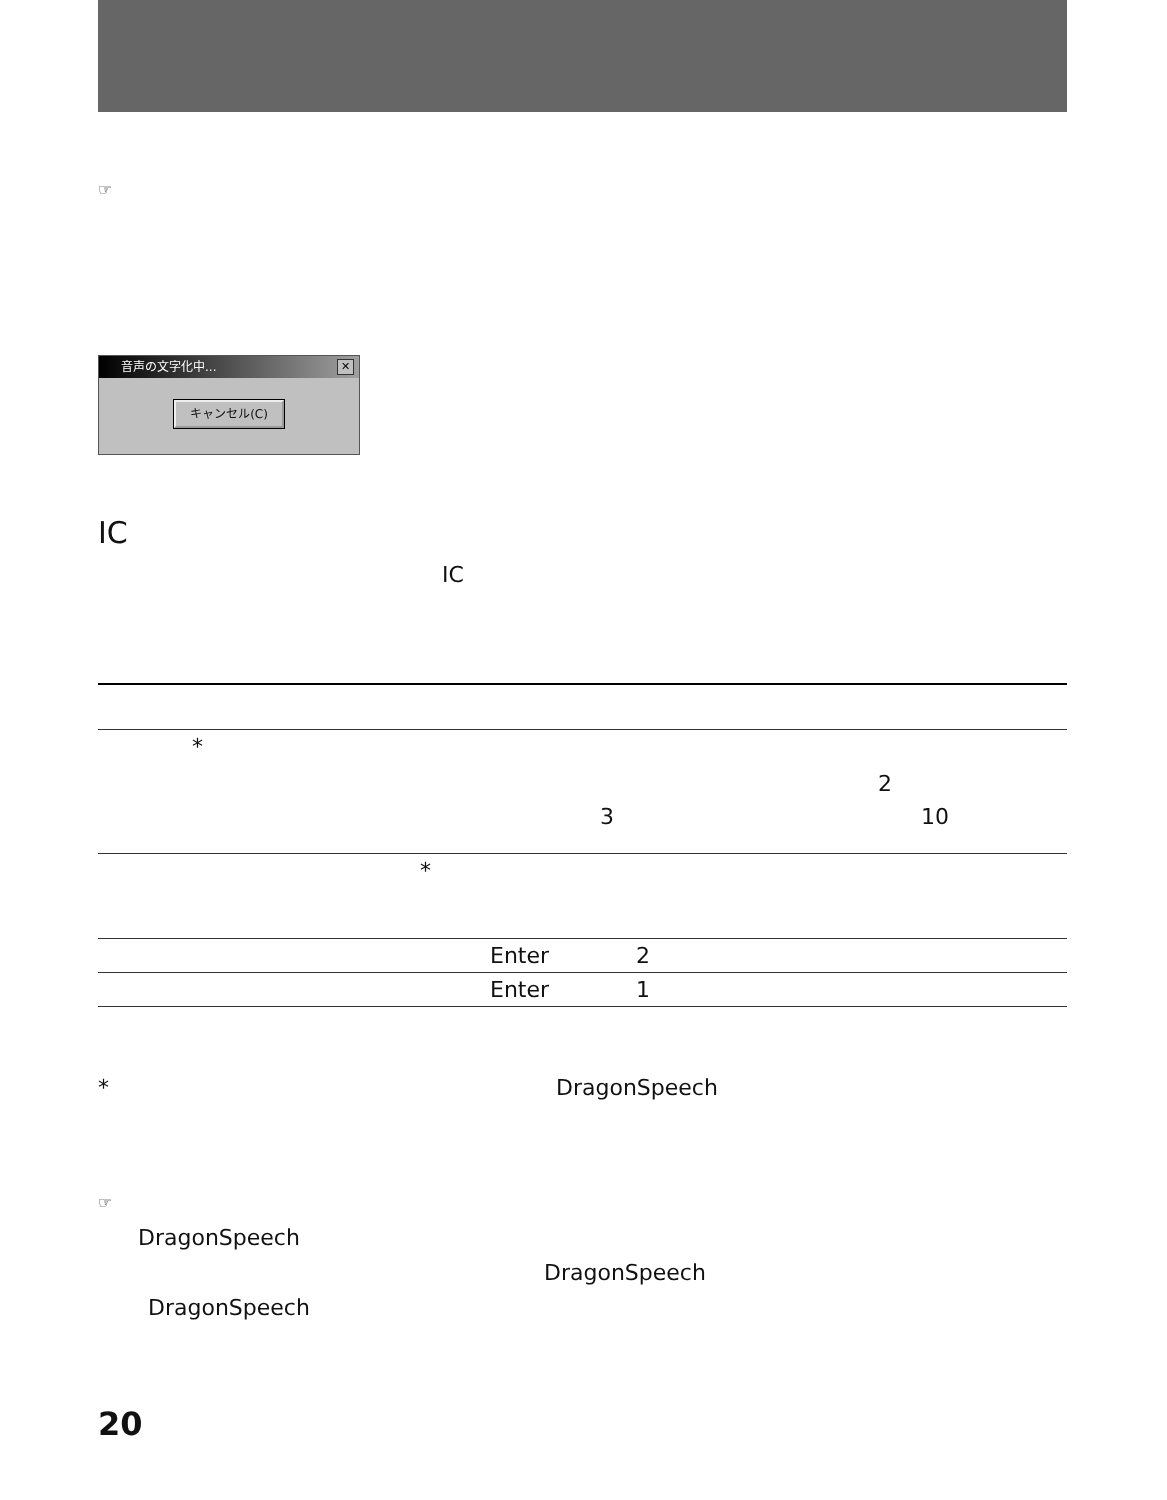☞
音声の文字化中... ✕
キャンセル(C)
IC
IC
| * 2 3 10 |
| * |
| Enter 2 |
| Enter 1 |
* DragonSpeech
☞
DragonSpeech
DragonSpeech
DragonSpeech
20